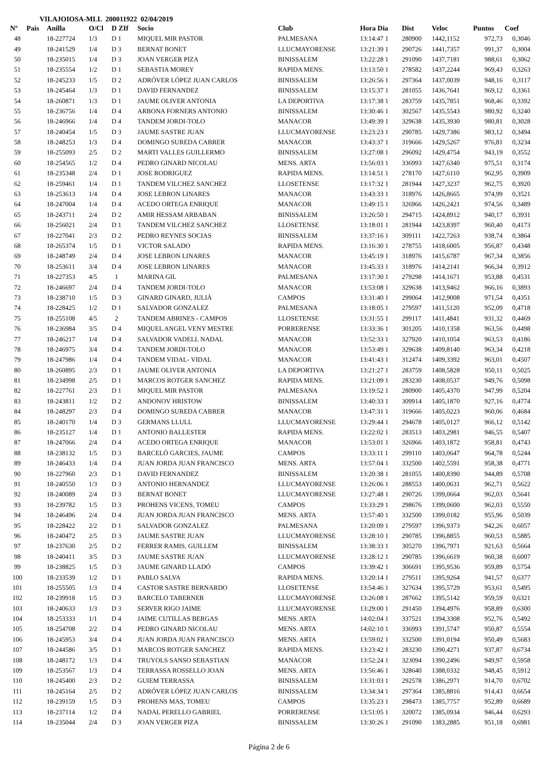VILAJOIOSA-MLL 200011922 02/04/2019
| Nº | Pais | Anilla | O/Cl | D ZIf | Socio | Club | Hora Dia | Dist | Veloc | Puntos | Coef |
| --- | --- | --- | --- | --- | --- | --- | --- | --- | --- | --- | --- |
| 48 | | 18-227724 | 1/3 | D 1 | MIQUEL MIR PASTOR | PALMESANA | 13:14:47 1 | 280900 | 1442,1152 | 972,73 | 0,3046 |
| 49 | | 18-241529 | 1/4 | D 3 | BERNAT BONET | LLUCMAYORENSE | 13:21:39 1 | 290726 | 1441,7357 | 991,37 | 0,3004 |
| 50 | | 18-235015 | 1/4 | D 3 | JOAN VERGER PIZA | BINISSALEM | 13:22:28 1 | 291090 | 1437,7181 | 988,61 | 0,3062 |
| 51 | | 18-235554 | 1/2 | D 1 | SEBASTIA MOREY | RAPIDA MENS. | 13:13:50 1 | 278582 | 1437,2244 | 969,43 | 0,3263 |
| 52 | | 18-245233 | 1/5 | D 2 | ADRÓVER LÓPEZ JUAN CARLOS | BINISSALEM | 13:26:56 1 | 297364 | 1437,0039 | 948,16 | 0,3117 |
| 53 | | 18-245464 | 1/3 | D 1 | DAVID FERNANDEZ | BINISSALEM | 13:15:37 1 | 281055 | 1436,7641 | 969,12 | 0,3361 |
| 54 | | 18-260871 | 1/3 | D 1 | JAUME OLIVER ANTONIA | LA DEPORTIVA | 13:17:38 1 | 283759 | 1435,7851 | 968,46 | 0,3392 |
| 55 | | 18-236756 | 1/4 | D 4 | ARBONA FORNERS ANTONIO | BINISSALEM | 13:30:46 1 | 302567 | 1435,5543 | 980,92 | 0,3240 |
| 56 | | 18-246966 | 1/4 | D 4 | TANDEM JORDI-TOLO | MANACOR | 13:49:39 1 | 329638 | 1435,3930 | 980,81 | 0,3028 |
| 57 | | 18-240454 | 1/5 | D 3 | JAUME SASTRE JUAN | LLUCMAYORENSE | 13:23:23 1 | 290785 | 1429,7386 | 983,12 | 0,3494 |
| 58 | | 18-248253 | 1/3 | D 4 | DOMINGO SUREDA CABRER | MANACOR | 13:43:37 1 | 319666 | 1429,5267 | 976,81 | 0,3234 |
| 59 | | 18-255093 | 2/5 | D 2 | MARTI VALLES GUILLERMO | BINISSALEM | 13:27:08 1 | 296092 | 1429,4754 | 943,19 | 0,3552 |
| 60 | | 18-254565 | 1/2 | D 4 | PEDRO GINARD NICOLAU | MENS. ARTA | 13:56:03 1 | 336993 | 1427,6340 | 975,51 | 0,3174 |
| 61 | | 18-235348 | 2/4 | D 1 | JOSE RODRIGUEZ | RAPIDA MENS. | 13:14:51 1 | 278170 | 1427,6110 | 962,95 | 0,3909 |
| 62 | | 18-259461 | 1/4 | D 1 | TANDEM VILCHEZ SANCHEZ | LLOSETENSE | 13:17:32 1 | 281944 | 1427,3237 | 962,75 | 0,3920 |
| 63 | | 18-253613 | 1/4 | D 4 | JOSE LEBRON LINARES | MANACOR | 13:43:33 1 | 318976 | 1426,8665 | 974,99 | 0,3521 |
| 64 | | 18-247004 | 1/4 | D 4 | ACEDO ORTEGA ENRIQUE | MANACOR | 13:49:15 1 | 326966 | 1426,2421 | 974,56 | 0,3489 |
| 65 | | 18-243711 | 2/4 | D 2 | AMIR HESSAM ARBABAN | BINISSALEM | 13:26:50 1 | 294715 | 1424,8912 | 940,17 | 0,3931 |
| 66 | | 18-256021 | 2/4 | D 1 | TANDEM VILCHEZ SANCHEZ | LLOSETENSE | 13:18:01 1 | 281944 | 1423,8397 | 960,40 | 0,4173 |
| 67 | | 18-227041 | 2/3 | D 2 | PEDRO REYNES SOCIAS | BINISSALEM | 13:37:16 1 | 309111 | 1422,7263 | 938,74 | 0,3864 |
| 68 | | 18-265374 | 1/5 | D 1 | VICTOR SALADO | RAPIDA MENS. | 13:16:30 1 | 278755 | 1418,6005 | 956,87 | 0,4348 |
| 69 | | 18-248749 | 2/4 | D 4 | JOSE LEBRON LINARES | MANACOR | 13:45:19 1 | 318976 | 1415,6787 | 967,34 | 0,3856 |
| 70 | | 18-253611 | 3/4 | D 4 | JOSE LEBRON LINARES | MANACOR | 13:45:33 1 | 318976 | 1414,2141 | 966,34 | 0,3912 |
| 71 | | 18-227353 | 4/5 | 1 | MARINA GIL | PALMESANA | 13:17:30 1 | 279298 | 1414,1671 | 953,88 | 0,4531 |
| 72 | | 18-246697 | 2/4 | D 4 | TANDEM JORDI-TOLO | MANACOR | 13:53:08 1 | 329638 | 1413,9462 | 966,16 | 0,3893 |
| 73 | | 18-238710 | 1/5 | D 3 | GINARD GINARD, JULIÀ | CAMPOS | 13:31:40 1 | 299064 | 1412,9008 | 971,54 | 0,4351 |
| 74 | | 18-228425 | 1/2 | D 1 | SALVADOR GONZALEZ | PALMESANA | 13:18:05 1 | 279597 | 1411,5120 | 952,09 | 0,4718 |
| 75 | | 18-255108 | 4/5 | 2 | TANDEM ABRINES - CAMPOS | LLOSETENSE | 13:31:55 1 | 299117 | 1411,4841 | 931,32 | 0,4469 |
| 76 | | 18-236984 | 3/5 | D 4 | MIQUEL ANGEL VENY MESTRE | PORRERENSE | 13:33:36 1 | 301205 | 1410,1358 | 963,56 | 0,4498 |
| 77 | | 18-246217 | 1/4 | D 4 | SALVADOR VADELL NADAL | MANACOR | 13:52:33 1 | 327920 | 1410,1054 | 963,53 | 0,4186 |
| 78 | | 18-246975 | 3/4 | D 4 | TANDEM JORDI-TOLO | MANACOR | 13:53:49 1 | 329638 | 1409,8140 | 963,34 | 0,4218 |
| 79 | | 18-247986 | 1/4 | D 4 | TANDEM VIDAL- VIDAL | MANACOR | 13:41:43 1 | 312474 | 1409,3392 | 963,01 | 0,4507 |
| 80 | | 18-260895 | 2/3 | D 1 | JAUME OLIVER ANTONIA | LA DEPORTIVA | 13:21:27 1 | 283759 | 1408,5828 | 950,11 | 0,5025 |
| 81 | | 18-234998 | 2/5 | D 1 | MARCOS ROTGER SANCHEZ | RAPIDA MENS. | 13:21:09 1 | 283230 | 1408,0537 | 949,76 | 0,5098 |
| 82 | | 18-227761 | 2/3 | D 1 | MIQUEL MIR PASTOR | PALMESANA | 13:19:52 1 | 280900 | 1405,4370 | 947,99 | 0,5204 |
| 83 | | 18-243811 | 1/2 | D 2 | ANDONOV HRISTOW | BINISSALEM | 13:40:33 1 | 309914 | 1405,1870 | 927,16 | 0,4774 |
| 84 | | 18-248297 | 2/3 | D 4 | DOMINGO SUREDA CABRER | MANACOR | 13:47:31 1 | 319666 | 1405,0223 | 960,06 | 0,4684 |
| 85 | | 18-240170 | 1/4 | D 3 | GERMANS LLULL | LLUCMAYORENSE | 13:29:44 1 | 294678 | 1405,0127 | 966,12 | 0,5142 |
| 86 | | 18-235127 | 1/4 | D 1 | ANTONIO BALLESTER | RAPIDA MENS. | 13:22:02 1 | 283513 | 1403,2981 | 946,55 | 0,5407 |
| 87 | | 18-247066 | 2/4 | D 4 | ACEDO ORTEGA ENRIQUE | MANACOR | 13:53:01 1 | 326966 | 1403,1872 | 958,81 | 0,4743 |
| 88 | | 18-238132 | 1/5 | D 3 | BARCELÓ GARCIES, JAUME | CAMPOS | 13:33:11 1 | 299110 | 1403,0647 | 964,78 | 0,5244 |
| 89 | | 18-246433 | 1/4 | D 4 | JUAN JORDA JUAN FRANCISCO | MENS. ARTA | 13:57:04 1 | 332500 | 1402,5591 | 958,38 | 0,4771 |
| 90 | | 18-227960 | 2/3 | D 1 | DAVID FERNANDEZ | BINISSALEM | 13:20:38 1 | 281055 | 1400,8390 | 944,89 | 0,5708 |
| 91 | | 18-240550 | 1/3 | D 3 | ANTONIO HERNANDEZ | LLUCMAYORENSE | 13:26:06 1 | 288553 | 1400,0631 | 962,71 | 0,5622 |
| 92 | | 18-240089 | 2/4 | D 3 | BERNAT BONET | LLUCMAYORENSE | 13:27:48 1 | 290726 | 1399,0664 | 962,03 | 0,5641 |
| 93 | | 18-239782 | 1/5 | D 3 | PROHENS VICENS, TOMEU | CAMPOS | 13:33:29 1 | 298676 | 1399,0600 | 962,03 | 0,5550 |
| 94 | | 18-246496 | 2/4 | D 4 | JUAN JORDA JUAN FRANCISCO | MENS. ARTA | 13:57:40 1 | 332500 | 1399,0182 | 955,96 | 0,5039 |
| 95 | | 18-228422 | 2/2 | D 1 | SALVADOR GONZALEZ | PALMESANA | 13:20:09 1 | 279597 | 1396,9373 | 942,26 | 0,6057 |
| 96 | | 18-240472 | 2/5 | D 3 | JAUME SASTRE JUAN | LLUCMAYORENSE | 13:28:10 1 | 290785 | 1396,8855 | 960,53 | 0,5885 |
| 97 | | 18-237630 | 2/5 | D 2 | FERRER RAMIS, GUILLEM | BINISSALEM | 13:38:33 1 | 305270 | 1396,7971 | 921,63 | 0,5664 |
| 98 | | 18-240411 | 3/5 | D 3 | JAUME SASTRE JUAN | LLUCMAYORENSE | 13:28:12 1 | 290785 | 1396,6619 | 960,38 | 0,6007 |
| 99 | | 18-238825 | 1/5 | D 3 | JAUME GINARD LLADÓ | CAMPOS | 13:39:42 1 | 306691 | 1395,9536 | 959,89 | 0,5754 |
| 100 | | 18-233539 | 1/2 | D 1 | PABLO SALVA | RAPIDA MENS. | 13:20:14 1 | 279511 | 1395,9264 | 941,57 | 0,6377 |
| 101 | | 18-255505 | 1/3 | D 4 | CASTOR SASTRE BERNARDO | LLOSETENSE | 13:54:46 1 | 327634 | 1395,5729 | 953,61 | 0,5495 |
| 102 | | 18-239918 | 1/5 | D 3 | BARCELO TABERNER | LLUCMAYORENSE | 13:26:08 1 | 287662 | 1395,5142 | 959,59 | 0,6321 |
| 103 | | 18-240633 | 1/3 | D 3 | SERVER RIGO JAIME | LLUCMAYORENSE | 13:29:00 1 | 291450 | 1394,4976 | 958,89 | 0,6300 |
| 104 | | 18-253333 | 1/1 | D 4 | JAIME CUTILLAS BERGAS | MENS. ARTA | 14:02:04 1 | 337521 | 1394,3308 | 952,76 | 0,5492 |
| 105 | | 18-254708 | 2/2 | D 4 | PEDRO GINARD NICOLAU | MENS. ARTA | 14:02:10 1 | 336993 | 1391,5747 | 950,87 | 0,5554 |
| 106 | | 18-245953 | 3/4 | D 4 | JUAN JORDA JUAN FRANCISCO | MENS. ARTA | 13:59:02 1 | 332500 | 1391,0194 | 950,49 | 0,5683 |
| 107 | | 18-244586 | 3/5 | D 1 | MARCOS ROTGER SANCHEZ | RAPIDA MENS. | 13:23:42 1 | 283230 | 1390,4271 | 937,87 | 0,6734 |
| 108 | | 18-248172 | 1/3 | D 4 | TRUYOLS SANSO SEBASTIAN | MANACOR | 13:52:24 1 | 323094 | 1390,2496 | 949,97 | 0,5958 |
| 109 | | 18-253567 | 1/3 | D 4 | TERRASSA ROSSELLO JOAN | MENS. ARTA | 13:56:46 1 | 328640 | 1388,0332 | 948,45 | 0,5912 |
| 110 | | 18-245400 | 2/3 | D 2 | GUIEM TERRASSA | BINISSALEM | 13:31:03 1 | 292578 | 1386,2971 | 914,70 | 0,6702 |
| 111 | | 18-245164 | 2/5 | D 2 | ADRÓVER LÓPEZ JUAN CARLOS | BINISSALEM | 13:34:34 1 | 297364 | 1385,8816 | 914,43 | 0,6654 |
| 112 | | 18-239159 | 1/5 | D 3 | PROHENS MAS, TOMEU | CAMPOS | 13:35:23 1 | 298473 | 1385,7757 | 952,89 | 0,6689 |
| 113 | | 18-237114 | 1/2 | D 4 | NADAL PERELLO GABRIEL | PORRERENSE | 13:51:05 1 | 320072 | 1385,0934 | 946,44 | 0,6293 |
| 114 | | 18-235044 | 2/4 | D 3 | JOAN VERGER PIZA | BINISSALEM | 13:30:26 1 | 291090 | 1383,2885 | 951,18 | 0,6981 |
Página 2 de 6